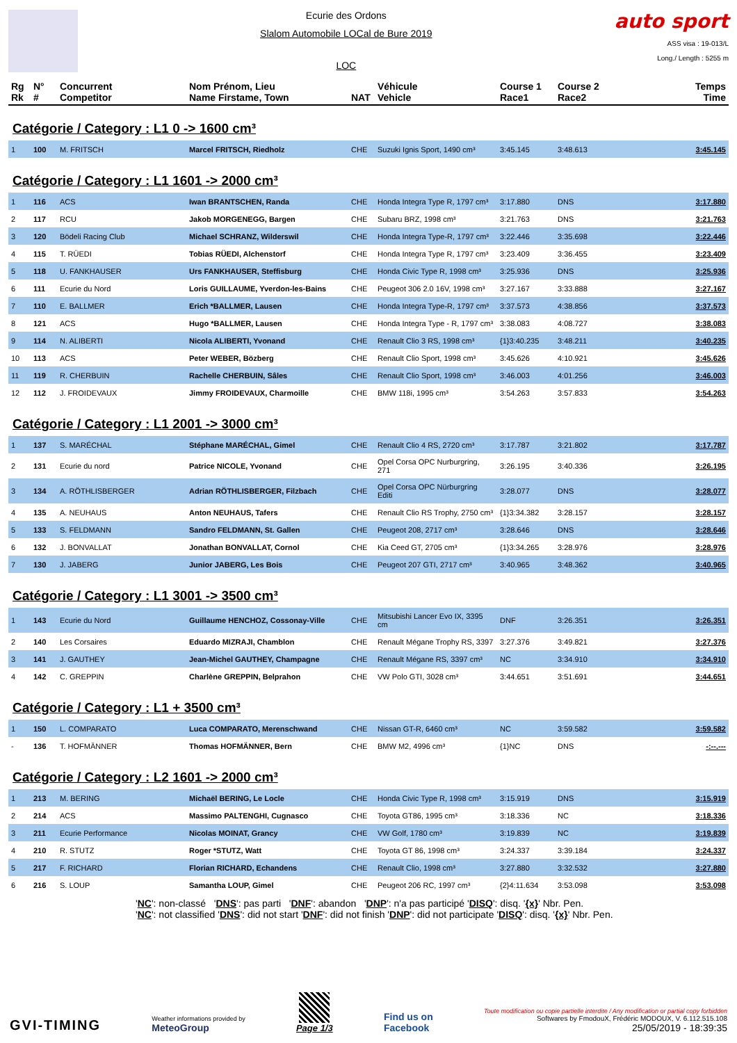Ecurie des Ordons
Slalom Automobile LOCal de Bure 2019
LOC
auto sport
ASS visa : 19-013/L
Long./ Length : 5255 m
| Rg Rk | N° # | Concurrent Competitor | Nom Prénom, Lieu Name Firstame, Town | NAT | Véhicule Vehicle | Course 1 Race1 | Course 2 Race2 | Temps Time |
Catégorie / Category : L1 0 -> 1600 cm³
| 1 | 100 | M. FRITSCH | Marcel FRITSCH, Riedholz | CHE | Suzuki Ignis Sport, 1490 cm³ | 3:45.145 | 3:48.613 | 3:45.145 |
Catégorie / Category : L1 1601 -> 2000 cm³
| 1 | 116 | ACS | Iwan BRANTSCHEN, Randa | CHE | Honda Integra Type R, 1797 cm³ | 3:17.880 | DNS | 3:17.880 |
| 2 | 117 | RCU | Jakob MORGENEGG, Bargen | CHE | Subaru BRZ, 1998 cm³ | 3:21.763 | DNS | 3:21.763 |
| 3 | 120 | Bödeli Racing Club | Michael SCHRANZ, Wilderswil | CHE | Honda Integra Type-R, 1797 cm³ | 3:22.446 | 3:35.698 | 3:22.446 |
| 4 | 115 | T. RÜEDI | Tobias RÜEDI, Alchenstorf | CHE | Honda Integra Type R, 1797 cm³ | 3:23.409 | 3:36.455 | 3:23.409 |
| 5 | 118 | U. FANKHAUSER | Urs FANKHAUSER, Steffisburg | CHE | Honda Civic Type R, 1998 cm³ | 3:25.936 | DNS | 3:25.936 |
| 6 | 111 | Ecurie du Nord | Loris GUILLAUME, Yverdon-les-Bains | CHE | Peugeot 306 2.0 16V, 1998 cm³ | 3:27.167 | 3:33.888 | 3:27.167 |
| 7 | 110 | E. BALLMER | Erich *BALLMER, Lausen | CHE | Honda Integra Type-R, 1797 cm³ | 3:37.573 | 4:38.856 | 3:37.573 |
| 8 | 121 | ACS | Hugo *BALLMER, Lausen | CHE | Honda Integra Type - R, 1797 cm³ | 3:38.083 | 4:08.727 | 3:38.083 |
| 9 | 114 | N. ALIBERTI | Nicola ALIBERTI, Yvonand | CHE | Renault Clio 3 RS, 1998 cm³ | {1}3:40.235 | 3:48.211 | 3:40.235 |
| 10 | 113 | ACS | Peter WEBER, Bözberg | CHE | Renault Clio Sport, 1998 cm³ | 3:45.626 | 4:10.921 | 3:45.626 |
| 11 | 119 | R. CHERBUIN | Rachelle CHERBUIN, Sâles | CHE | Renault Clio Sport, 1998 cm³ | 3:46.003 | 4:01.256 | 3:46.003 |
| 12 | 112 | J. FROIDEVAUX | Jimmy FROIDEVAUX, Charmoille | CHE | BMW 118i, 1995 cm³ | 3:54.263 | 3:57.833 | 3:54.263 |
Catégorie / Category : L1 2001 -> 3000 cm³
| 1 | 137 | S. MARÉCHAL | Stéphane MARÉCHAL, Gimel | CHE | Renault Clio 4 RS, 2720 cm³ | 3:17.787 | 3:21.802 | 3:17.787 |
| 2 | 131 | Ecurie du nord | Patrice NICOLE, Yvonand | CHE | Opel Corsa OPC Nurburgring, 271 | 3:26.195 | 3:40.336 | 3:26.195 |
| 3 | 134 | A. RÖTHLISBERGER | Adrian RÖTHLISBERGER, Filzbach | CHE | Opel Corsa OPC Nürburgring Editi | 3:28.077 | DNS | 3:28.077 |
| 4 | 135 | A. NEUHAUS | Anton NEUHAUS, Tafers | CHE | Renault Clio RS Trophy, 2750 cm³ | {1}3:34.382 | 3:28.157 | 3:28.157 |
| 5 | 133 | S. FELDMANN | Sandro FELDMANN, St. Gallen | CHE | Peugeot 208, 2717 cm³ | 3:28.646 | DNS | 3:28.646 |
| 6 | 132 | J. BONVALLAT | Jonathan BONVALLAT, Cornol | CHE | Kia Ceed GT, 2705 cm³ | {1}3:34.265 | 3:28.976 | 3:28.976 |
| 7 | 130 | J. JABERG | Junior JABERG, Les Bois | CHE | Peugeot 207 GTI, 2717 cm³ | 3:40.965 | 3:48.362 | 3:40.965 |
Catégorie / Category : L1 3001 -> 3500 cm³
| 1 | 143 | Ecurie du Nord | Guillaume HENCHOZ, Cossonay-Ville | CHE | Mitsubishi Lancer Evo IX, 3395 cm | DNF | 3:26.351 | 3:26.351 |
| 2 | 140 | Les Corsaires | Eduardo MIZRAJI, Chamblon | CHE | Renault Mégane Trophy RS, 3397 | 3:27.376 | 3:49.821 | 3:27.376 |
| 3 | 141 | J. GAUTHEY | Jean-Michel GAUTHEY, Champagne | CHE | Renault Mégane RS, 3397 cm³ | NC | 3:34.910 | 3:34.910 |
| 4 | 142 | C. GREPPIN | Charlène GREPPIN, Belprahon | CHE | VW Polo GTI, 3028 cm³ | 3:44.651 | 3:51.691 | 3:44.651 |
Catégorie / Category : L1 + 3500 cm³
| 1 | 150 | L. COMPARATO | Luca COMPARATO, Merenschwand | CHE | Nissan GT-R, 6460 cm³ | NC | 3:59.582 | 3:59.582 |
| - | 136 | T. HOFMÄNNER | Thomas HOFMÄNNER, Bern | CHE | BMW M2, 4996 cm³ | {1}NC | DNS | -:--.--- |
Catégorie / Category : L2 1601 -> 2000 cm³
| 1 | 213 | M. BERING | Michaël BERING, Le Locle | CHE | Honda Civic Type R, 1998 cm³ | 3:15.919 | DNS | 3:15.919 |
| 2 | 214 | ACS | Massimo PALTENGHI, Cugnasco | CHE | Toyota GT86, 1995 cm³ | 3:18.336 | NC | 3:18.336 |
| 3 | 211 | Ecurie Performance | Nicolas MOINAT, Grancy | CHE | VW Golf, 1780 cm³ | 3:19.839 | NC | 3:19.839 |
| 4 | 210 | R. STUTZ | Roger *STUTZ, Watt | CHE | Toyota GT 86, 1998 cm³ | 3:24.337 | 3:39.184 | 3:24.337 |
| 5 | 217 | F. RICHARD | Florian RICHARD, Echandens | CHE | Renault Clio, 1998 cm³ | 3:27.880 | 3:32.532 | 3:27.880 |
| 6 | 216 | S. LOUP | Samantha LOUP, Gimel | CHE | Peugeot 206 RC, 1997 cm³ | {2}4:11.634 | 3:53.098 | 3:53.098 |
'NC': non-classé 'DNS': pas parti 'DNF': abandon 'DNP': n'a pas participé 'DISQ': disq. '{x}' Nbr. Pen.
'NC': not classified 'DNS': did not start 'DNF': did not finish 'DNP': did not participate 'DISQ': disq. '{x}' Nbr. Pen.
GVI-TIMING
Weather informations provided by
MeteoGroup
Page 1/3
Find us on
Facebook
Toute modification ou copie partielle interdite / Any modification or partial copy forbidden
Softwares by FmodouX, Frédéric MODOUX, V. 6.112.515.108
25/05/2019 - 18:39:35